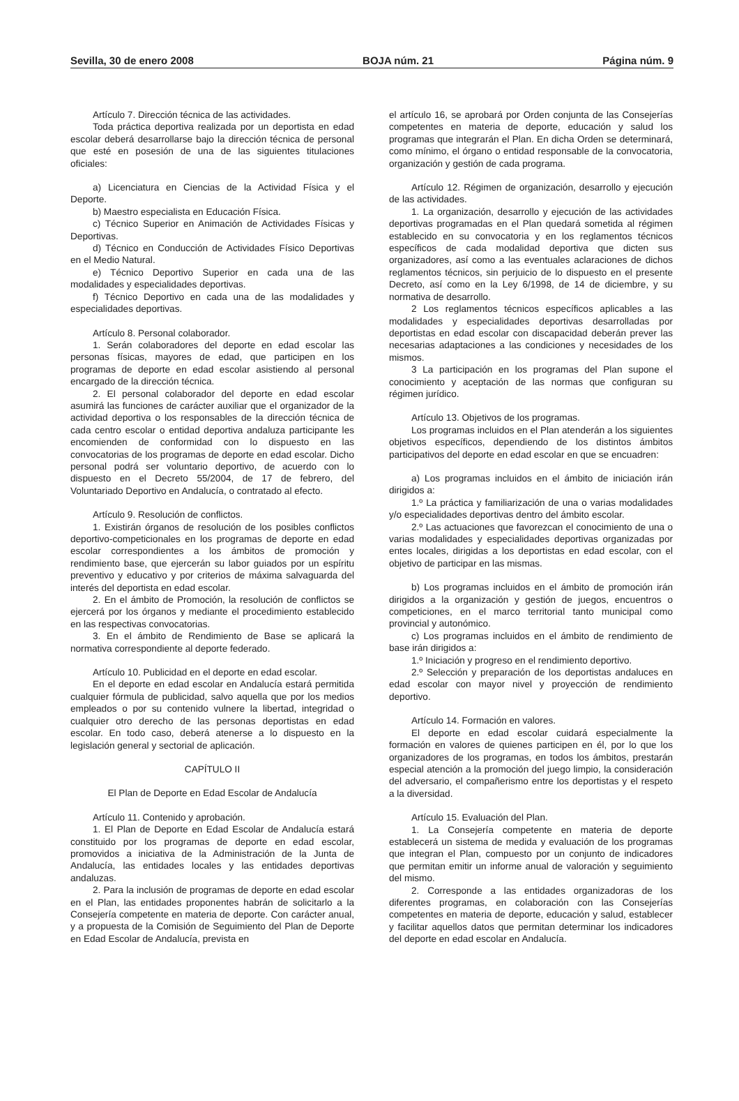Sevilla, 30 de enero 2008 BOJA núm. 21 Página núm. 9
Artículo 7. Dirección técnica de las actividades.
Toda práctica deportiva realizada por un deportista en edad escolar deberá desarrollarse bajo la dirección técnica de personal que esté en posesión de una de las siguientes titulaciones oficiales:
a) Licenciatura en Ciencias de la Actividad Física y el Deporte.
b) Maestro especialista en Educación Física.
c) Técnico Superior en Animación de Actividades Físicas y Deportivas.
d) Técnico en Conducción de Actividades Físico Deportivas en el Medio Natural.
e) Técnico Deportivo Superior en cada una de las modalidades y especialidades deportivas.
f) Técnico Deportivo en cada una de las modalidades y especialidades deportivas.
Artículo 8. Personal colaborador.
1. Serán colaboradores del deporte en edad escolar las personas físicas, mayores de edad, que participen en los programas de deporte en edad escolar asistiendo al personal encargado de la dirección técnica.
2. El personal colaborador del deporte en edad escolar asumirá las funciones de carácter auxiliar que el organizador de la actividad deportiva o los responsables de la dirección técnica de cada centro escolar o entidad deportiva andaluza participante les encomienden de conformidad con lo dispuesto en las convocatorias de los programas de deporte en edad escolar. Dicho personal podrá ser voluntario deportivo, de acuerdo con lo dispuesto en el Decreto 55/2004, de 17 de febrero, del Voluntariado Deportivo en Andalucía, o contratado al efecto.
Artículo 9. Resolución de conflictos.
1. Existirán órganos de resolución de los posibles conflictos deportivo-competicionales en los programas de deporte en edad escolar correspondientes a los ámbitos de promoción y rendimiento base, que ejercerán su labor guiados por un espíritu preventivo y educativo y por criterios de máxima salvaguarda del interés del deportista en edad escolar.
2. En el ámbito de Promoción, la resolución de conflictos se ejercerá por los órganos y mediante el procedimiento establecido en las respectivas convocatorias.
3. En el ámbito de Rendimiento de Base se aplicará la normativa correspondiente al deporte federado.
Artículo 10. Publicidad en el deporte en edad escolar.
En el deporte en edad escolar en Andalucía estará permitida cualquier fórmula de publicidad, salvo aquella que por los medios empleados o por su contenido vulnere la libertad, integridad o cualquier otro derecho de las personas deportistas en edad escolar. En todo caso, deberá atenerse a lo dispuesto en la legislación general y sectorial de aplicación.
CAPÍTULO II
El Plan de Deporte en Edad Escolar de Andalucía
Artículo 11. Contenido y aprobación.
1. El Plan de Deporte en Edad Escolar de Andalucía estará constituido por los programas de deporte en edad escolar, promovidos a iniciativa de la Administración de la Junta de Andalucía, las entidades locales y las entidades deportivas andaluzas.
2. Para la inclusión de programas de deporte en edad escolar en el Plan, las entidades proponentes habrán de solicitarlo a la Consejería competente en materia de deporte. Con carácter anual, y a propuesta de la Comisión de Seguimiento del Plan de Deporte en Edad Escolar de Andalucía, prevista en
el artículo 16, se aprobará por Orden conjunta de las Consejerías competentes en materia de deporte, educación y salud los programas que integrarán el Plan. En dicha Orden se determinará, como mínimo, el órgano o entidad responsable de la convocatoria, organización y gestión de cada programa.
Artículo 12. Régimen de organización, desarrollo y ejecución de las actividades.
1. La organización, desarrollo y ejecución de las actividades deportivas programadas en el Plan quedará sometida al régimen establecido en su convocatoria y en los reglamentos técnicos específicos de cada modalidad deportiva que dicten sus organizadores, así como a las eventuales aclaraciones de dichos reglamentos técnicos, sin perjuicio de lo dispuesto en el presente Decreto, así como en la Ley 6/1998, de 14 de diciembre, y su normativa de desarrollo.
2 Los reglamentos técnicos específicos aplicables a las modalidades y especialidades deportivas desarrolladas por deportistas en edad escolar con discapacidad deberán prever las necesarias adaptaciones a las condiciones y necesidades de los mismos.
3 La participación en los programas del Plan supone el conocimiento y aceptación de las normas que configuran su régimen jurídico.
Artículo 13. Objetivos de los programas.
Los programas incluidos en el Plan atenderán a los siguientes objetivos específicos, dependiendo de los distintos ámbitos participativos del deporte en edad escolar en que se encuadren:
a) Los programas incluidos en el ámbito de iniciación irán dirigidos a:
1.º La práctica y familiarización de una o varias modalidades y/o especialidades deportivas dentro del ámbito escolar.
2.º Las actuaciones que favorezcan el conocimiento de una o varias modalidades y especialidades deportivas organizadas por entes locales, dirigidas a los deportistas en edad escolar, con el objetivo de participar en las mismas.
b) Los programas incluidos en el ámbito de promoción irán dirigidos a la organización y gestión de juegos, encuentros o competiciones, en el marco territorial tanto municipal como provincial y autonómico.
c) Los programas incluidos en el ámbito de rendimiento de base irán dirigidos a:
1.º Iniciación y progreso en el rendimiento deportivo.
2.º Selección y preparación de los deportistas andaluces en edad escolar con mayor nivel y proyección de rendimiento deportivo.
Artículo 14. Formación en valores.
El deporte en edad escolar cuidará especialmente la formación en valores de quienes participen en él, por lo que los organizadores de los programas, en todos los ámbitos, prestarán especial atención a la promoción del juego limpio, la consideración del adversario, el compañerismo entre los deportistas y el respeto a la diversidad.
Artículo 15. Evaluación del Plan.
1. La Consejería competente en materia de deporte establecerá un sistema de medida y evaluación de los programas que integran el Plan, compuesto por un conjunto de indicadores que permitan emitir un informe anual de valoración y seguimiento del mismo.
2. Corresponde a las entidades organizadoras de los diferentes programas, en colaboración con las Consejerías competentes en materia de deporte, educación y salud, establecer y facilitar aquellos datos que permitan determinar los indicadores del deporte en edad escolar en Andalucía.